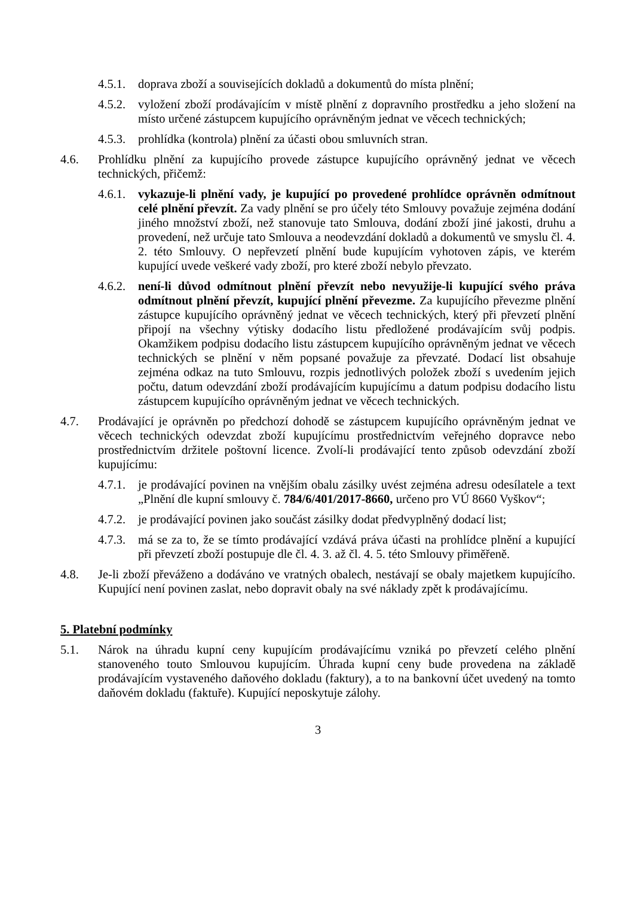4.5.1. doprava zboží a souvisejících dokladů a dokumentů do místa plnění;
4.5.2. vyložení zboží prodávajícím v místě plnění z dopravního prostředku a jeho složení na místo určené zástupcem kupujícího oprávněným jednat ve věcech technických;
4.5.3. prohlídka (kontrola) plnění za účasti obou smluvních stran.
4.6. Prohlídku plnění za kupujícího provede zástupce kupujícího oprávněný jednat ve věcech technických, přičemž:
4.6.1. vykazuje-li plnění vady, je kupující po provedené prohlídce oprávněn odmítnout celé plnění převzít. Za vady plnění se pro účely této Smlouvy považuje zejména dodání jiného množství zboží, než stanovuje tato Smlouva, dodání zboží jiné jakosti, druhu a provedení, než určuje tato Smlouva a neodevzdání dokladů a dokumentů ve smyslu čl. 4. 2. této Smlouvy. O nepřevzetí plnění bude kupujícím vyhotoven zápis, ve kterém kupující uvede veškeré vady zboží, pro které zboží nebylo převzato.
4.6.2. není-li důvod odmítnout plnění převzít nebo nevyužije-li kupující svého práva odmítnout plnění převzít, kupující plnění převezme. Za kupujícího převezme plnění zástupce kupujícího oprávněný jednat ve věcech technických, který při převzetí plnění připojí na všechny výtisky dodacího listu předložené prodávajícím svůj podpis. Okamžikem podpisu dodacího listu zástupcem kupujícího oprávněným jednat ve věcech technických se plnění v něm popsané považuje za převzaté. Dodací list obsahuje zejména odkaz na tuto Smlouvu, rozpis jednotlivých položek zboží s uvedením jejich počtu, datum odevzdání zboží prodávajícím kupujícímu a datum podpisu dodacího listu zástupcem kupujícího oprávněným jednat ve věcech technických.
4.7. Prodávající je oprávněn po předchozí dohodě se zástupcem kupujícího oprávněným jednat ve věcech technických odevzdat zboží kupujícímu prostřednictvím veřejného dopravce nebo prostřednictvím držitele poštovní licence. Zvolí-li prodávající tento způsob odevzdání zboží kupujícímu:
4.7.1. je prodávající povinen na vnějším obalu zásilky uvést zejména adresu odesílatele a text „Plnění dle kupní smlouvy č. 784/6/401/2017-8660, určeno pro VÚ 8660 Vyškov“;
4.7.2. je prodávající povinen jako součást zásilky dodat předvyplněný dodací list;
4.7.3. má se za to, že se tímto prodávající vzdává práva účasti na prohlídce plnění a kupující při převzetí zboží postupuje dle čl. 4. 3. až čl. 4. 5. této Smlouvy přiměřeně.
4.8. Je-li zboží převáženo a dodáváno ve vratných obalech, nestávají se obaly majetkem kupujícího. Kupující není povinen zaslat, nebo dopravit obaly na své náklady zpět k prodávajícímu.
5. Platební podmínky
5.1. Nárok na úhradu kupní ceny kupujícím prodávajícímu vzniká po převzetí celého plnění stanoveného touto Smlouvou kupujícím. Úhrada kupní ceny bude provedena na základě prodávajícím vystaveného daňového dokladu (faktury), a to na bankovní účet uvedený na tomto daňovém dokladu (faktuře). Kupující neposkytuje zálohy.
3